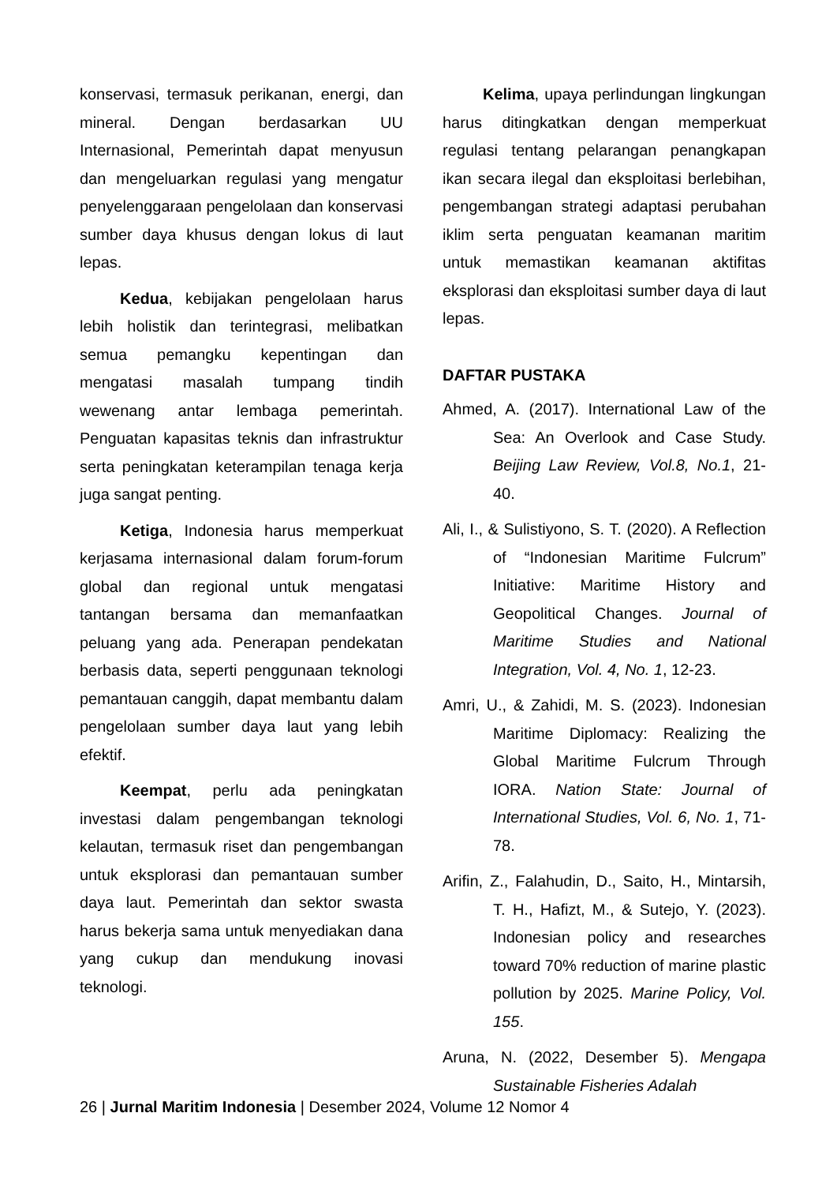konservasi, termasuk perikanan, energi, dan mineral. Dengan berdasarkan UU Internasional, Pemerintah dapat menyusun dan mengeluarkan regulasi yang mengatur penyelenggaraan pengelolaan dan konservasi sumber daya khusus dengan lokus di laut lepas.
Kedua, kebijakan pengelolaan harus lebih holistik dan terintegrasi, melibatkan semua pemangku kepentingan dan mengatasi masalah tumpang tindih wewenang antar lembaga pemerintah. Penguatan kapasitas teknis dan infrastruktur serta peningkatan keterampilan tenaga kerja juga sangat penting.
Ketiga, Indonesia harus memperkuat kerjasama internasional dalam forum-forum global dan regional untuk mengatasi tantangan bersama dan memanfaatkan peluang yang ada. Penerapan pendekatan berbasis data, seperti penggunaan teknologi pemantauan canggih, dapat membantu dalam pengelolaan sumber daya laut yang lebih efektif.
Keempat, perlu ada peningkatan investasi dalam pengembangan teknologi kelautan, termasuk riset dan pengembangan untuk eksplorasi dan pemantauan sumber daya laut. Pemerintah dan sektor swasta harus bekerja sama untuk menyediakan dana yang cukup dan mendukung inovasi teknologi.
Kelima, upaya perlindungan lingkungan harus ditingkatkan dengan memperkuat regulasi tentang pelarangan penangkapan ikan secara ilegal dan eksploitasi berlebihan, pengembangan strategi adaptasi perubahan iklim serta penguatan keamanan maritim untuk memastikan keamanan aktifitas eksplorasi dan eksploitasi sumber daya di laut lepas.
DAFTAR PUSTAKA
Ahmed, A. (2017). International Law of the Sea: An Overlook and Case Study. Beijing Law Review, Vol.8, No.1, 21-40.
Ali, I., & Sulistiyono, S. T. (2020). A Reflection of “Indonesian Maritime Fulcrum” Initiative: Maritime History and Geopolitical Changes. Journal of Maritime Studies and National Integration, Vol. 4, No. 1, 12-23.
Amri, U., & Zahidi, M. S. (2023). Indonesian Maritime Diplomacy: Realizing the Global Maritime Fulcrum Through IORA. Nation State: Journal of International Studies, Vol. 6, No. 1, 71-78.
Arifin, Z., Falahudin, D., Saito, H., Mintarsih, T. H., Hafizt, M., & Sutejo, Y. (2023). Indonesian policy and researches toward 70% reduction of marine plastic pollution by 2025. Marine Policy, Vol. 155.
Aruna, N. (2022, Desember 5). Mengapa Sustainable Fisheries Adalah
26 | Jurnal Maritim Indonesia | Desember 2024, Volume 12 Nomor 4